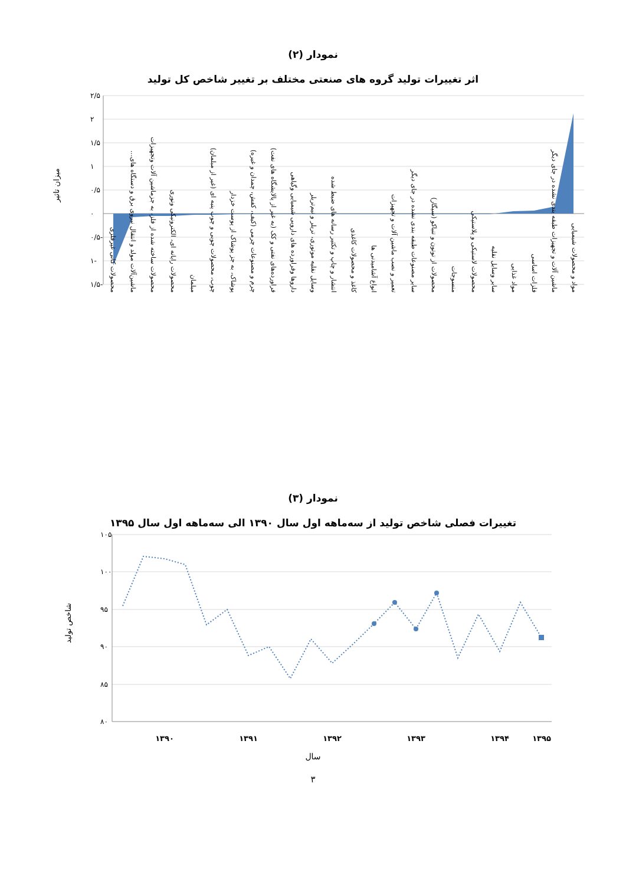نمودار (۲)
اثر تغییرات تولید گروه های صنعتی مختلف بر تغییر شاخص کل تولید
۲/۵
۲
۱/۵
۱
۰/۵
۰
-۰/۵
-۱
-۱/۵
میزان تاثیر
محصولات کانی غیرفلزی
ماشین‌آلات مولد و انتقال نیروی برق و دستگاه های…
محصولات ساخته شده از فلز، به جزماشین آلات وتجهیزات
محصولات رایانه ای، الکترونیکی ونوری
مبلمان
چوب، محصولات چوبی و چوب پنبه ای (غیر از مبلمان)
پوشاک، به جز پوشاک از پوست خزدار
چرم و مصنوعات چرمی (کیف، کفش، چمدان و غیره)
فراورده‌های نفتی و کک (به غیر از پالایشگاه های نفت)
داروها وفراورده های دارویی شیمیایی وگیاهی
وسایل نقلیه موتوری، تریلر و نیم‌تریلر
انتشار و چاپ و تکثیر رسانه های ضبط شده
کاغذ و محصولات کاغذی
انواع آشامیدنی ها
تعمیر و نصب ماشین آلات و تجهیزات
سایر مصنوعات طبقه بندی نشده در جای دیگر
محصولات از توتون و تنباکو (سیگار)
منسوجات
محصولات لاستیکی و پلاستیکی
سایر وسایل نقلیه
مواد غذایی
فلزات اساسی
ماشین آلات و تجهیزات طبقه بندی نشده در جای دیگر
مواد و محصولات شیمیایی
نمودار (۳)
تغییرات فصلی شاخص تولید از سه‌ماهه اول سال ۱۳۹۰ الی سه‌ماهه اول سال ۱۳۹۵
۱۰۵
۱۰۰
۹۵
۹۰
۸۵
۸۰
۱۳۹۰
۱۳۹۱
۱۳۹۲
۱۳۹۳
۱۳۹۴
۱۳۹۵
شاخص تولید
سال
۳